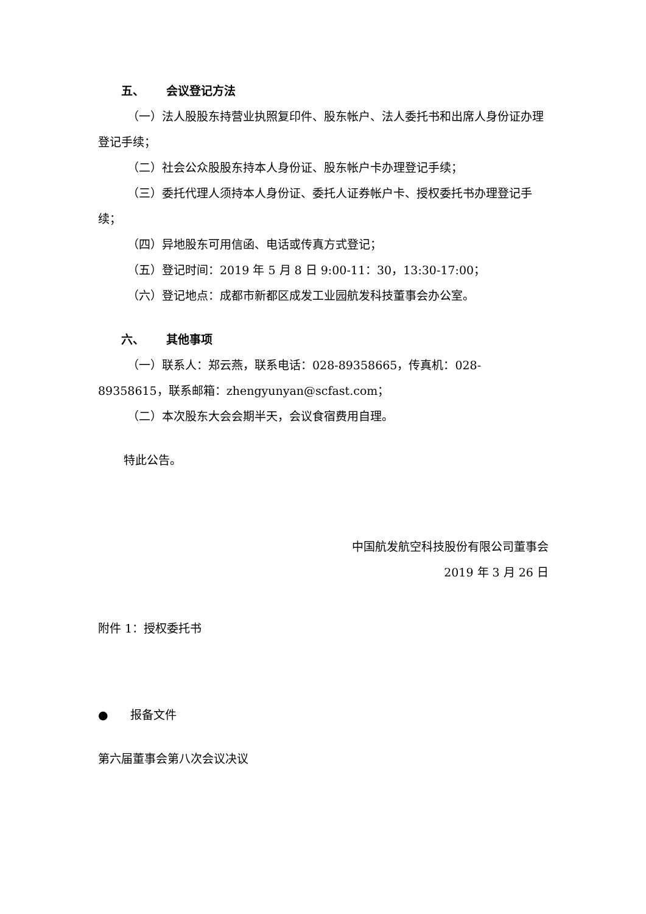五、 会议登记方法
（一）法人股股东持营业执照复印件、股东帐户、法人委托书和出席人身份证办理登记手续；
（二）社会公众股股东持本人身份证、股东帐户卡办理登记手续；
（三）委托代理人须持本人身份证、委托人证券帐户卡、授权委托书办理登记手续；
（四）异地股东可用信函、电话或传真方式登记；
（五）登记时间：2019 年 5 月 8 日 9:00-11：30，13:30-17:00；
（六）登记地点：成都市新都区成发工业园航发科技董事会办公室。
六、 其他事项
（一）联系人：郑云燕，联系电话：028-89358665，传真机：028-89358615，联系邮箱：zhengyunyan@scfast.com；
（二）本次股东大会会期半天，会议食宿费用自理。
特此公告。
中国航发航空科技股份有限公司董事会
2019 年 3 月 26 日
附件 1：授权委托书
● 报备文件
第六届董事会第八次会议决议